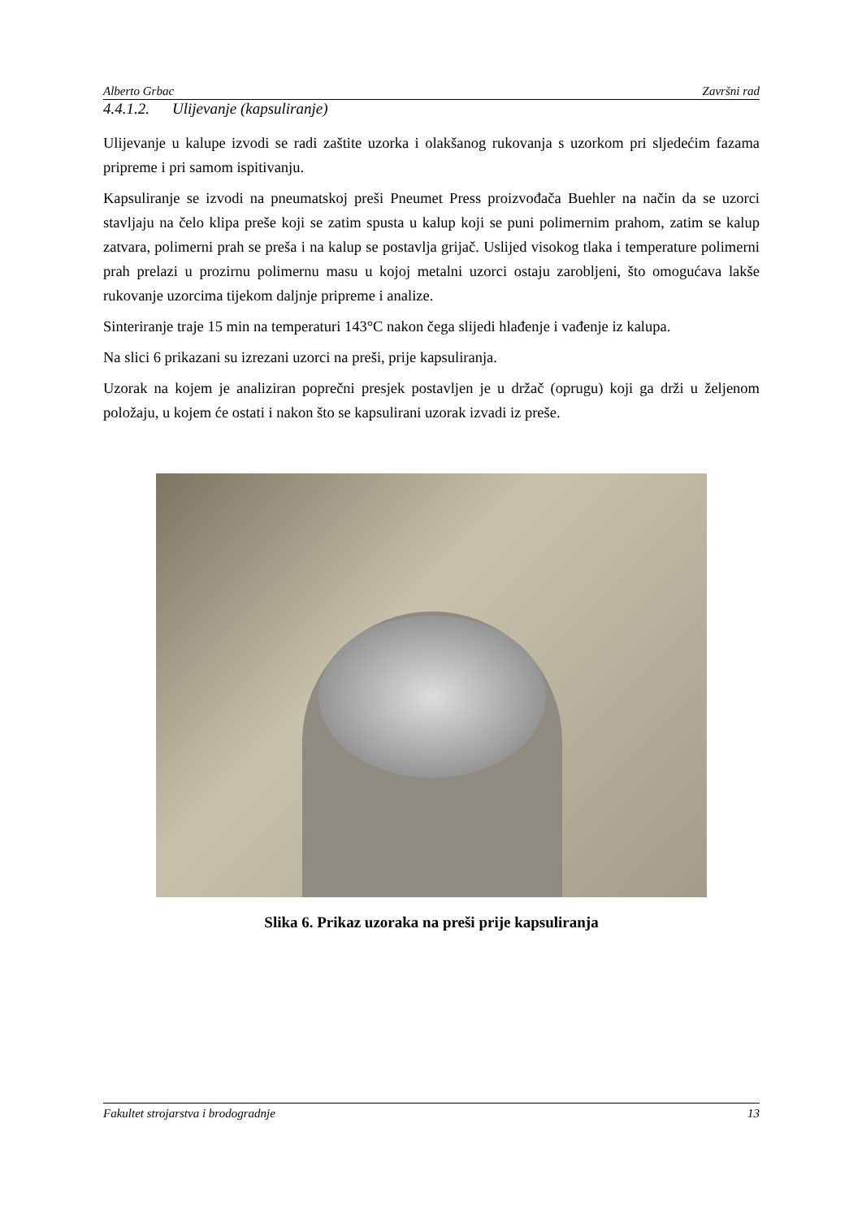Alberto Grbac Završni rad
4.4.1.2. Ulijevanje (kapsuliranje)
Ulijevanje u kalupe izvodi se radi zaštite uzorka i olakšanog rukovanja s uzorkom pri sljedećim fazama pripreme i pri samom ispitivanju.
Kapsuliranje se izvodi na pneumatskoj preši Pneumet Press proizvođača Buehler na način da se uzorci stavljaju na čelo klipa preše koji se zatim spusta u kalup koji se puni polimernim prahom, zatim se kalup zatvara, polimerni prah se preša i na kalup se postavlja grijač. Uslijed visokog tlaka i temperature polimerni prah prelazi u prozirnu polimernu masu u kojoj metalni uzorci ostaju zarobljeni, što omogućava lakše rukovanje uzorcima tijekom daljnje pripreme i analize.
Sinteriranje traje 15 min na temperaturi 143°C nakon čega slijedi hlađenje i vađenje iz kalupa.
Na slici 6 prikazani su izrezani uzorci na preši, prije kapsuliranja.
Uzorak na kojem je analiziran poprečni presjek postavljen je u držač (oprugu) koji ga drži u željenom položaju, u kojem će ostati i nakon što se kapsulirani uzorak izvadi iz preše.
Slika 6. Prikaz uzoraka na preši prije kapsuliranja
Fakultet strojarstva i brodogradnje 13